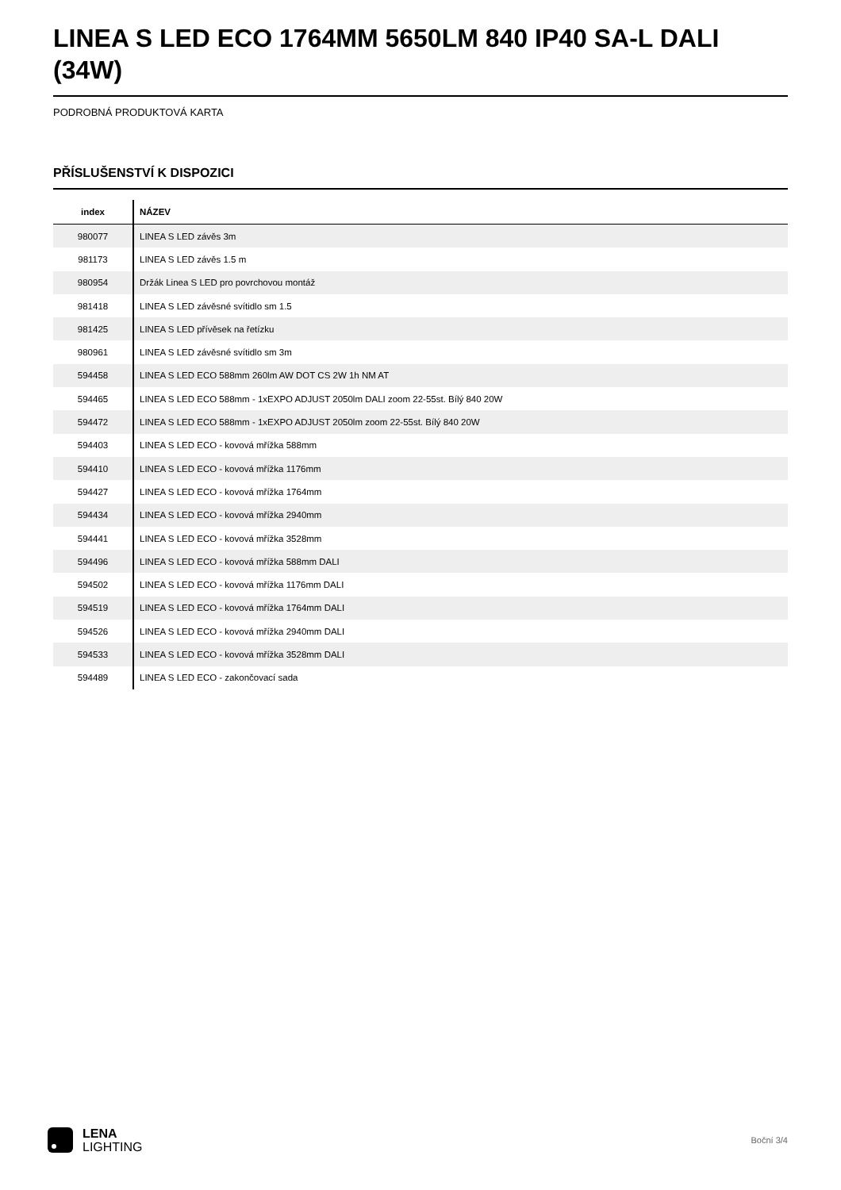LINEA S LED ECO 1764MM 5650LM 840 IP40 SA-L DALI (34W)
PODROBNÁ PRODUKTOVÁ KARTA
PŘÍSLUŠENSTVÍ K DISPOZICI
| index | NÁZEV |
| --- | --- |
| 980077 | LINEA S LED závěs 3m |
| 981173 | LINEA S LED závěs 1.5 m |
| 980954 | Držák Linea S LED pro povrchovou montáž |
| 981418 | LINEA S LED závěsné svítidlo sm 1.5 |
| 981425 | LINEA S LED přívěsek na řetízku |
| 980961 | LINEA S LED závěsné svítidlo sm 3m |
| 594458 | LINEA S LED ECO 588mm 260lm AW DOT CS 2W 1h NM AT |
| 594465 | LINEA S LED ECO 588mm - 1xEXPO ADJUST 2050lm DALI zoom 22-55st. Bílý 840 20W |
| 594472 | LINEA S LED ECO 588mm - 1xEXPO ADJUST 2050lm zoom 22-55st. Bílý 840 20W |
| 594403 | LINEA S LED ECO - kovová mřížka 588mm |
| 594410 | LINEA S LED ECO - kovová mřížka 1176mm |
| 594427 | LINEA S LED ECO - kovová mřížka 1764mm |
| 594434 | LINEA S LED ECO - kovová mřížka 2940mm |
| 594441 | LINEA S LED ECO - kovová mřížka 3528mm |
| 594496 | LINEA S LED ECO - kovová mřížka 588mm DALI |
| 594502 | LINEA S LED ECO - kovová mřížka 1176mm DALI |
| 594519 | LINEA S LED ECO - kovová mřížka 1764mm DALI |
| 594526 | LINEA S LED ECO - kovová mřížka 2940mm DALI |
| 594533 | LINEA S LED ECO - kovová mřížka 3528mm DALI |
| 594489 | LINEA S LED ECO - zakončovací sada |
LENA
LIGHTING
Boční 3/4